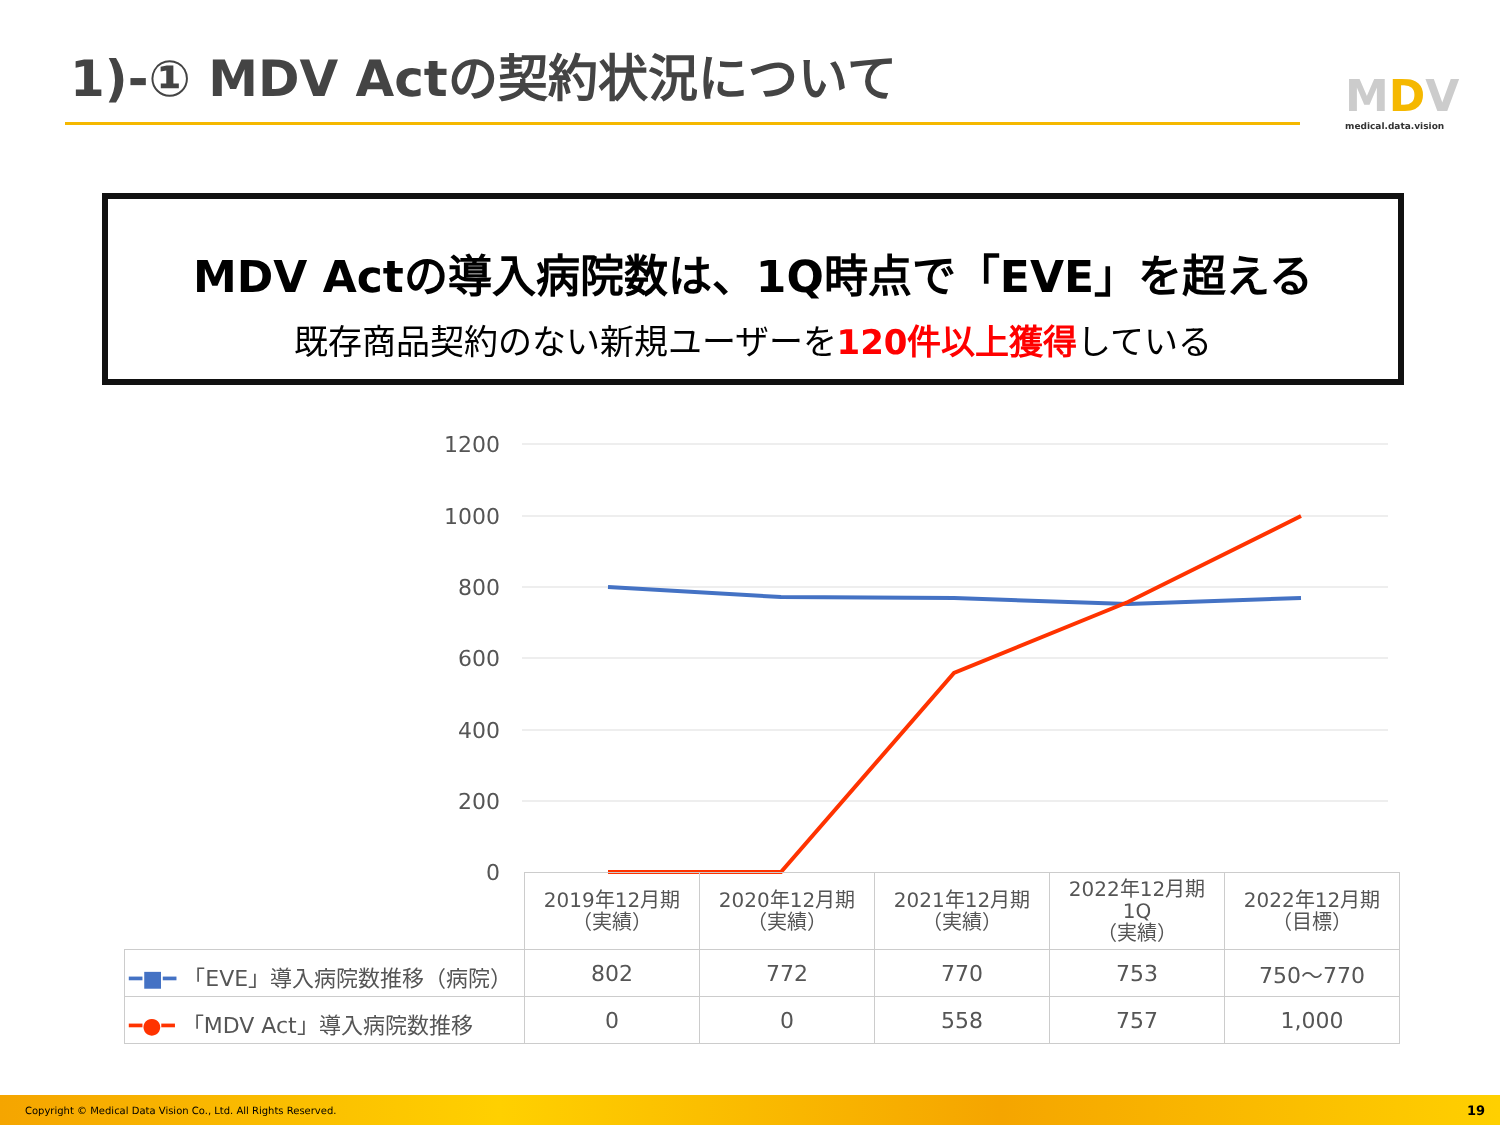1)-① MDV Actの契約状況について MDV
medical.data.vision
MDV Actの導入病院数は、1Q時点で「EVE」を超える
既存商品契約のない新規ユーザーを120件以上獲得している
1200
1000
800
600
400
200
0
| | 2019年12月期 （実績） | 2020年12月期 （実績） | 2021年12月期 （実績） | 2022年12月期 1Q （実績） | 2022年12月期 （目標） |
| ━■━ 「EVE」導入病院数推移（病院） | 802 | 772 | 770 | 753 | 750～770 |
| ━●━ 「MDV Act」導入病院数推移 | 0 | 0 | 558 | 757 | 1,000 |
Copyright © Medical Data Vision Co., Ltd. All Rights Reserved. 19